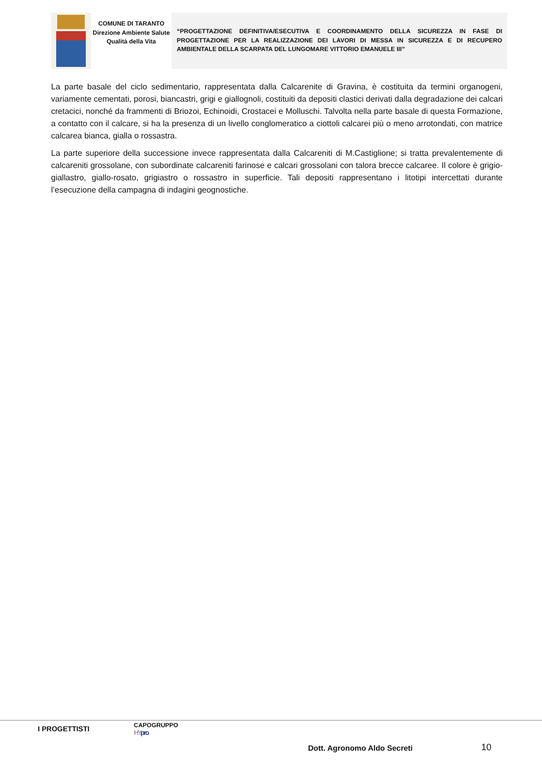COMUNE DI TARANTO
Direzione Ambiente Salute Qualità della Vita
“PROGETTAZIONE DEFINITIVA/ESECUTIVA E COORDINAMENTO DELLA SICUREZZA IN FASE DI PROGETTAZIONE PER LA REALIZZAZIONE DEI LAVORI DI MESSA IN SICUREZZA E DI RECUPERO AMBIENTALE DELLA SCARPATA DEL LUNGOMARE VITTORIO EMANUELE III”
La parte basale del ciclo sedimentario, rappresentata dalla Calcarenite di Gravina, è costituita da termini organogeni, variamente cementati, porosi, biancastri, grigi e giallognoli, costituiti da depositi clastici derivati dalla degradazione dei calcari cretacici, nonché da frammenti di Briozoi, Echinoidi, Crostacei e Molluschi. Talvolta nella parte basale di questa Formazione, a contatto con il calcare, si ha la presenza di un livello conglomeratico a ciottoli calcarei più o meno arrotondati, con matrice calcarea bianca, gialla o rossastra.
La parte superiore della successione invece rappresentata dalla Calcareniti di M.Castiglione; si tratta prevalentemente di calcareniti grossolane, con subordinate calcareniti farinose e calcari grossolani con talora brecce calcaree. Il colore è grigio-giallastro, giallo-rosato, grigiastro o rossastro in superficie. Tali depositi rappresentano i litotipi intercettati durante l’esecuzione della campagna di indagini geognostiche.
I PROGETTISTI CAPOGRUPPO
HYpro
Dott. Agronomo Aldo Secreti 10